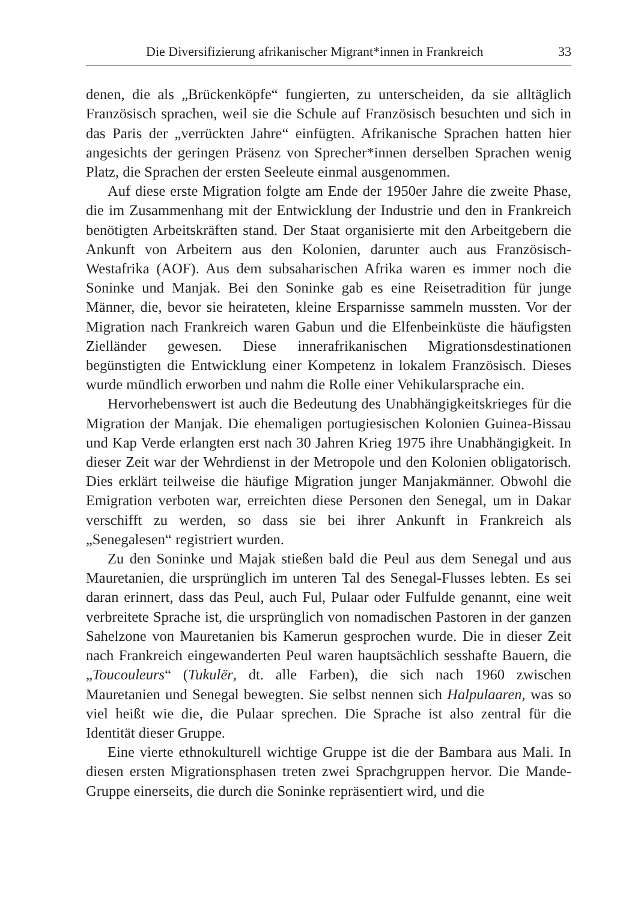Die Diversifizierung afrikanischer Migrant*innen in Frankreich 33
denen, die als „Brückenköpfe“ fungierten, zu unterscheiden, da sie alltäglich Französisch sprachen, weil sie die Schule auf Französisch besuchten und sich in das Paris der „verrückten Jahre“ einfügten. Afrikanische Sprachen hatten hier angesichts der geringen Präsenz von Sprecher*innen derselben Sprachen wenig Platz, die Sprachen der ersten Seeleute einmal ausgenommen.
Auf diese erste Migration folgte am Ende der 1950er Jahre die zweite Phase, die im Zusammenhang mit der Entwicklung der Industrie und den in Frankreich benötigten Arbeitskräften stand. Der Staat organisierte mit den Arbeitgebern die Ankunft von Arbeitern aus den Kolonien, darunter auch aus Französisch-Westafrika (AOF). Aus dem subsaharischen Afrika waren es immer noch die Soninke und Manjak. Bei den Soninke gab es eine Reisetradition für junge Männer, die, bevor sie heirateten, kleine Ersparnisse sammeln mussten. Vor der Migration nach Frankreich waren Gabun und die Elfenbeinküste die häufigsten Zielländer gewesen. Diese innerafrikanischen Migrationsdestinationen begünstigten die Entwicklung einer Kompetenz in lokalem Französisch. Dieses wurde mündlich erworben und nahm die Rolle einer Vehikularsprache ein.
Hervorhebenswert ist auch die Bedeutung des Unabhängigkeitskrieges für die Migration der Manjak. Die ehemaligen portugiesischen Kolonien Guinea-Bissau und Kap Verde erlangten erst nach 30 Jahren Krieg 1975 ihre Unabhängigkeit. In dieser Zeit war der Wehrdienst in der Metropole und den Kolonien obligatorisch. Dies erklärt teilweise die häufige Migration junger Manjakmänner. Obwohl die Emigration verboten war, erreichten diese Personen den Senegal, um in Dakar verschifft zu werden, so dass sie bei ihrer Ankunft in Frankreich als „Senegalesen“ registriert wurden.
Zu den Soninke und Majak stießen bald die Peul aus dem Senegal und aus Mauretanien, die ursprünglich im unteren Tal des Senegal-Flusses lebten. Es sei daran erinnert, dass das Peul, auch Ful, Pulaar oder Fulfulde genannt, eine weit verbreitete Sprache ist, die ursprünglich von nomadischen Pastoren in der ganzen Sahelzone von Mauretanien bis Kamerun gesprochen wurde. Die in dieser Zeit nach Frankreich eingewanderten Peul waren hauptsächlich sesshafte Bauern, die „Toucouleurs“ (Tukulër, dt. alle Farben), die sich nach 1960 zwischen Mauretanien und Senegal bewegten. Sie selbst nennen sich Halpulaaren, was so viel heißt wie die, die Pulaar sprechen. Die Sprache ist also zentral für die Identität dieser Gruppe.
Eine vierte ethnokulturell wichtige Gruppe ist die der Bambara aus Mali. In diesen ersten Migrationsphasen treten zwei Sprachgruppen hervor. Die Mande-Gruppe einerseits, die durch die Soninke repräsentiert wird, und die